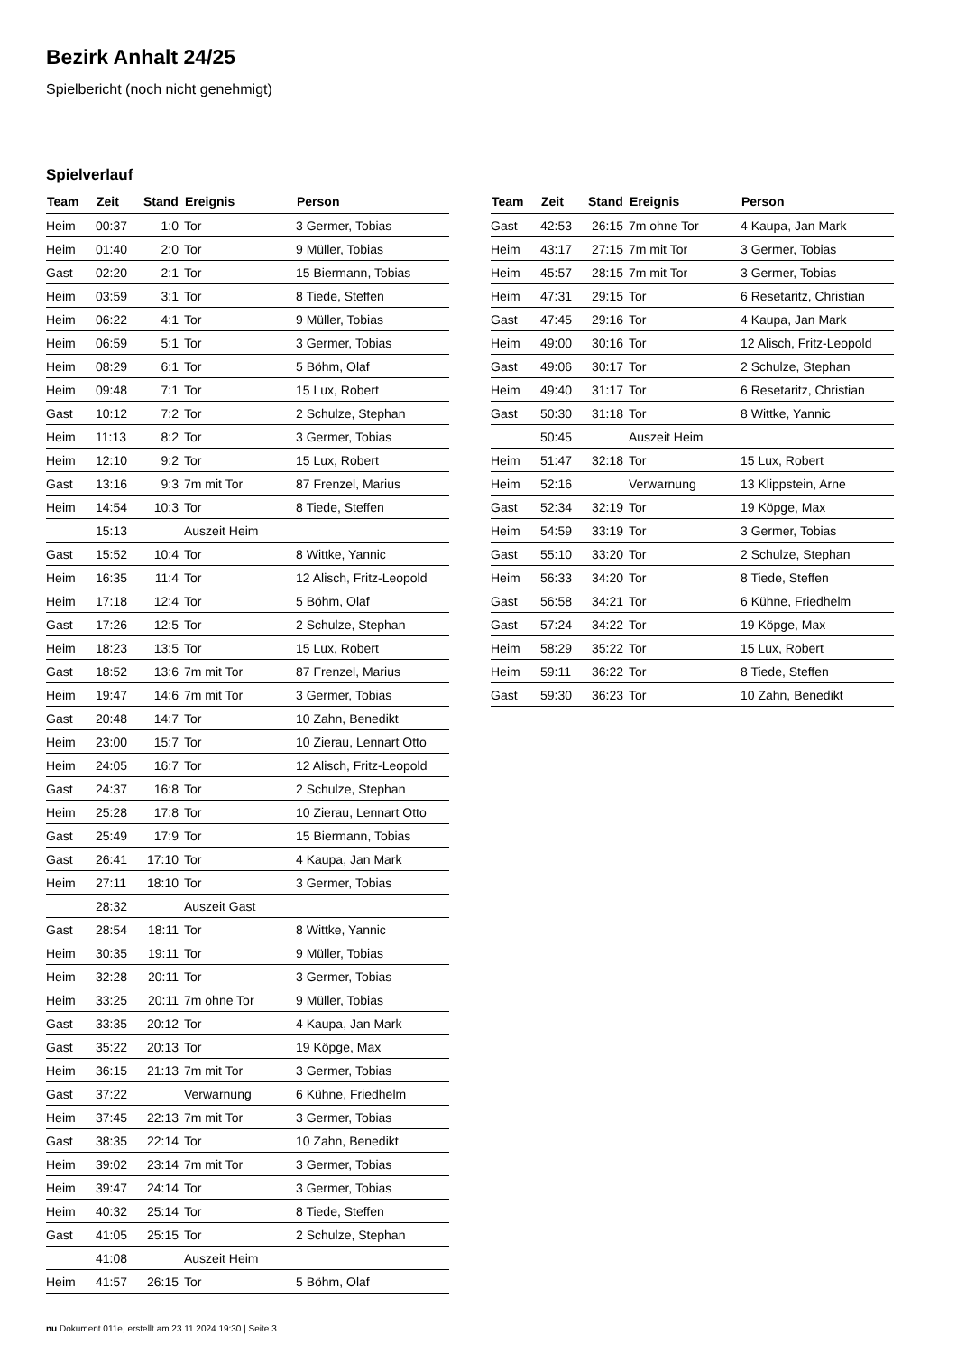Bezirk Anhalt 24/25
Spielbericht (noch nicht genehmigt)
Spielverlauf
| Team | Zeit | Stand | Ereignis | Person |
| --- | --- | --- | --- | --- |
| Heim | 00:37 | 1:0 | Tor | 3 Germer, Tobias |
| Heim | 01:40 | 2:0 | Tor | 9 Müller, Tobias |
| Gast | 02:20 | 2:1 | Tor | 15 Biermann, Tobias |
| Heim | 03:59 | 3:1 | Tor | 8 Tiede, Steffen |
| Heim | 06:22 | 4:1 | Tor | 9 Müller, Tobias |
| Heim | 06:59 | 5:1 | Tor | 3 Germer, Tobias |
| Heim | 08:29 | 6:1 | Tor | 5 Böhm, Olaf |
| Heim | 09:48 | 7:1 | Tor | 15 Lux, Robert |
| Gast | 10:12 | 7:2 | Tor | 2 Schulze, Stephan |
| Heim | 11:13 | 8:2 | Tor | 3 Germer, Tobias |
| Heim | 12:10 | 9:2 | Tor | 15 Lux, Robert |
| Gast | 13:16 | 9:3 | 7m mit Tor | 87 Frenzel, Marius |
| Heim | 14:54 | 10:3 | Tor | 8 Tiede, Steffen |
| | 15:13 | | Auszeit Heim | |
| Gast | 15:52 | 10:4 | Tor | 8 Wittke, Yannic |
| Heim | 16:35 | 11:4 | Tor | 12 Alisch, Fritz-Leopold |
| Heim | 17:18 | 12:4 | Tor | 5 Böhm, Olaf |
| Gast | 17:26 | 12:5 | Tor | 2 Schulze, Stephan |
| Heim | 18:23 | 13:5 | Tor | 15 Lux, Robert |
| Gast | 18:52 | 13:6 | 7m mit Tor | 87 Frenzel, Marius |
| Heim | 19:47 | 14:6 | 7m mit Tor | 3 Germer, Tobias |
| Gast | 20:48 | 14:7 | Tor | 10 Zahn, Benedikt |
| Heim | 23:00 | 15:7 | Tor | 10 Zierau, Lennart Otto |
| Heim | 24:05 | 16:7 | Tor | 12 Alisch, Fritz-Leopold |
| Gast | 24:37 | 16:8 | Tor | 2 Schulze, Stephan |
| Heim | 25:28 | 17:8 | Tor | 10 Zierau, Lennart Otto |
| Gast | 25:49 | 17:9 | Tor | 15 Biermann, Tobias |
| Gast | 26:41 | 17:10 | Tor | 4 Kaupa, Jan Mark |
| Heim | 27:11 | 18:10 | Tor | 3 Germer, Tobias |
| | 28:32 | | Auszeit Gast | |
| Gast | 28:54 | 18:11 | Tor | 8 Wittke, Yannic |
| Heim | 30:35 | 19:11 | Tor | 9 Müller, Tobias |
| Heim | 32:28 | 20:11 | Tor | 3 Germer, Tobias |
| Heim | 33:25 | 20:11 | 7m ohne Tor | 9 Müller, Tobias |
| Gast | 33:35 | 20:12 | Tor | 4 Kaupa, Jan Mark |
| Gast | 35:22 | 20:13 | Tor | 19 Köpge, Max |
| Heim | 36:15 | 21:13 | 7m mit Tor | 3 Germer, Tobias |
| Gast | 37:22 | | Verwarnung | 6 Kühne, Friedhelm |
| Heim | 37:45 | 22:13 | 7m mit Tor | 3 Germer, Tobias |
| Gast | 38:35 | 22:14 | Tor | 10 Zahn, Benedikt |
| Heim | 39:02 | 23:14 | 7m mit Tor | 3 Germer, Tobias |
| Heim | 39:47 | 24:14 | Tor | 3 Germer, Tobias |
| Heim | 40:32 | 25:14 | Tor | 8 Tiede, Steffen |
| Gast | 41:05 | 25:15 | Tor | 2 Schulze, Stephan |
| | 41:08 | | Auszeit Heim | |
| Heim | 41:57 | 26:15 | Tor | 5 Böhm, Olaf |
| Team | Zeit | Stand | Ereignis | Person |
| --- | --- | --- | --- | --- |
| Gast | 42:53 | 26:15 | 7m ohne Tor | 4 Kaupa, Jan Mark |
| Heim | 43:17 | 27:15 | 7m mit Tor | 3 Germer, Tobias |
| Heim | 45:57 | 28:15 | 7m mit Tor | 3 Germer, Tobias |
| Heim | 47:31 | 29:15 | Tor | 6 Resetaritz, Christian |
| Gast | 47:45 | 29:16 | Tor | 4 Kaupa, Jan Mark |
| Heim | 49:00 | 30:16 | Tor | 12 Alisch, Fritz-Leopold |
| Gast | 49:06 | 30:17 | Tor | 2 Schulze, Stephan |
| Heim | 49:40 | 31:17 | Tor | 6 Resetaritz, Christian |
| Gast | 50:30 | 31:18 | Tor | 8 Wittke, Yannic |
| | 50:45 | | Auszeit Heim | |
| Heim | 51:47 | 32:18 | Tor | 15 Lux, Robert |
| Heim | 52:16 | | Verwarnung | 13 Klippstein, Arne |
| Gast | 52:34 | 32:19 | Tor | 19 Köpge, Max |
| Heim | 54:59 | 33:19 | Tor | 3 Germer, Tobias |
| Gast | 55:10 | 33:20 | Tor | 2 Schulze, Stephan |
| Heim | 56:33 | 34:20 | Tor | 8 Tiede, Steffen |
| Gast | 56:58 | 34:21 | Tor | 6 Kühne, Friedhelm |
| Gast | 57:24 | 34:22 | Tor | 19 Köpge, Max |
| Heim | 58:29 | 35:22 | Tor | 15 Lux, Robert |
| Heim | 59:11 | 36:22 | Tor | 8 Tiede, Steffen |
| Gast | 59:30 | 36:23 | Tor | 10 Zahn, Benedikt |
nu.Dokument 011e, erstellt am 23.11.2024 19:30 | Seite 3